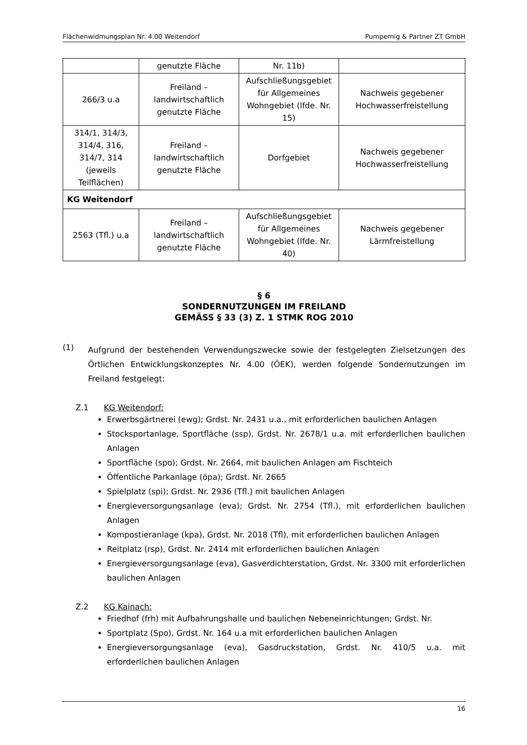Flächenwidmungsplan Nr. 4.00 Weitendorf Pumpernig & Partner ZT GmbH
| | genutzte Fläche | Nr. 11b) | |
| 266/3 u.a | Freiland – landwirtschaftlich genutzte Fläche | Aufschließungsgebiet für Allgemeines Wohngebiet (lfde. Nr. 15) | Nachweis gegebener Hochwasserfreistellung |
| 314/1, 314/3, 314/4, 316, 314/7, 314 (jeweils Teilflächen) | Freiland – landwirtschaftlich genutzte Fläche | Dorfgebiet | Nachweis gegebener Hochwasserfreistellung |
| KG Weitendorf | | | |
| 2563 (Tfl.) u.a | Freiland – landwirtschaftlich genutzte Fläche | Aufschließungsgebiet für Allgemeines Wohngebiet (lfde. Nr. 40) | Nachweis gegebener Lärmfreistellung |
§ 6
SONDERNUTZUNGEN IM FREILAND
GEMÄSS § 33 (3) Z. 1 STMK ROG 2010
(1)
Aufgrund der bestehenden Verwendungszwecke sowie der festgelegten Zielsetzungen des Örtlichen Entwicklungskonzeptes Nr. 4.00 (ÖEK), werden folgende Sondernutzungen im Freiland festgelegt:
Z.1 KG Weitendorf:
Erwerbsgärtnerei (ewg); Grdst. Nr. 2431 u.a., mit erforderlichen baulichen Anlagen
Stocksportanlage, Sportfläche (ssp), Grdst. Nr. 2678/1 u.a. mit erforderlichen baulichen Anlagen
Sportfläche (spo); Grdst. Nr. 2664, mit baulichen Anlagen am Fischteich
Öffentliche Parkanlage (öpa); Grdst. Nr. 2665
Spielplatz (spi); Grdst. Nr. 2936 (Tfl.) mit baulichen Anlagen
Energieversorgungsanlage (eva); Grdst. Nr. 2754 (Tfl.), mit erforderlichen baulichen Anlagen
Kompostieranlage (kpa), Grdst. Nr. 2018 (Tfl), mit erforderlichen baulichen Anlagen
Reitplatz (rsp), Grdst. Nr. 2414 mit erforderlichen baulichen Anlagen
Energieversorgungsanlage (eva), Gasverdichterstation, Grdst. Nr. 3300 mit erforderlichen baulichen Anlagen
Z.2 KG Kainach:
Friedhof (frh) mit Aufbahrungshalle und baulichen Nebeneinrichtungen; Grdst. Nr.
Sportplatz (Spo), Grdst. Nr. 164 u.a mit erforderlichen baulichen Anlagen
Energieversorgungsanlage (eva), Gasdruckstation, Grdst. Nr. 410/5 u.a. mit erforderlichen baulichen Anlagen
16